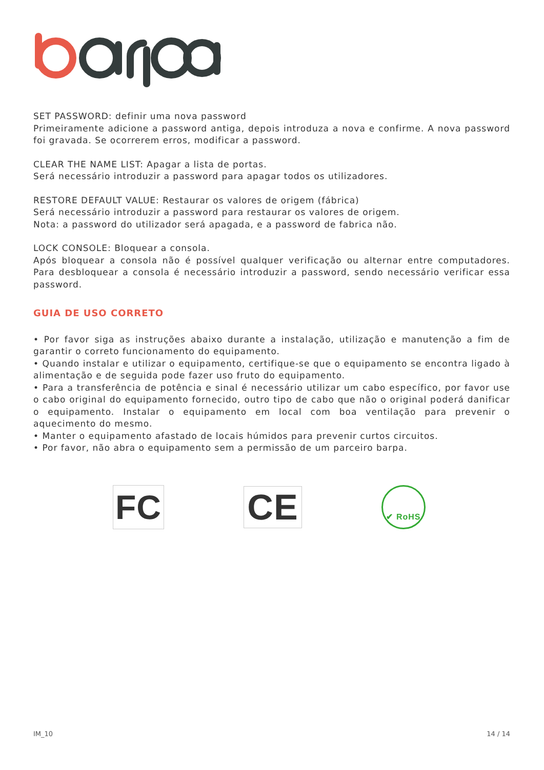SET PASSWORD: definir uma nova password
Primeiramente adicione a password antiga, depois introduza a nova e confirme. A nova password foi gravada. Se ocorrerem erros, modificar a password.
CLEAR THE NAME LIST: Apagar a lista de portas.
Será necessário introduzir a password para apagar todos os utilizadores.
RESTORE DEFAULT VALUE: Restaurar os valores de origem (fábrica)
Será necessário introduzir a password para restaurar os valores de origem.
Nota: a password do utilizador será apagada, e a password de fabrica não.
LOCK CONSOLE: Bloquear a consola.
Após bloquear a consola não é possível qualquer verificação ou alternar entre computadores. Para desbloquear a consola é necessário introduzir a password, sendo necessário verificar essa password.
GUIA DE USO CORRETO
• Por favor siga as instruções abaixo durante a instalação, utilização e manutenção a fim de garantir o correto funcionamento do equipamento.
• Quando instalar e utilizar o equipamento, certifique-se que o equipamento se encontra ligado à alimentação e de seguida pode fazer uso fruto do equipamento.
• Para a transferência de potência e sinal é necessário utilizar um cabo específico, por favor use o cabo original do equipamento fornecido, outro tipo de cabo que não o original poderá danificar o equipamento. Instalar o equipamento em local com boa ventilação para prevenir o aquecimento do mesmo.
• Manter o equipamento afastado de locais húmidos para prevenir curtos circuitos.
• Por favor, não abra o equipamento sem a permissão de um parceiro barpa.
FC
CE
✔ RoHS
IM_10 14 / 14